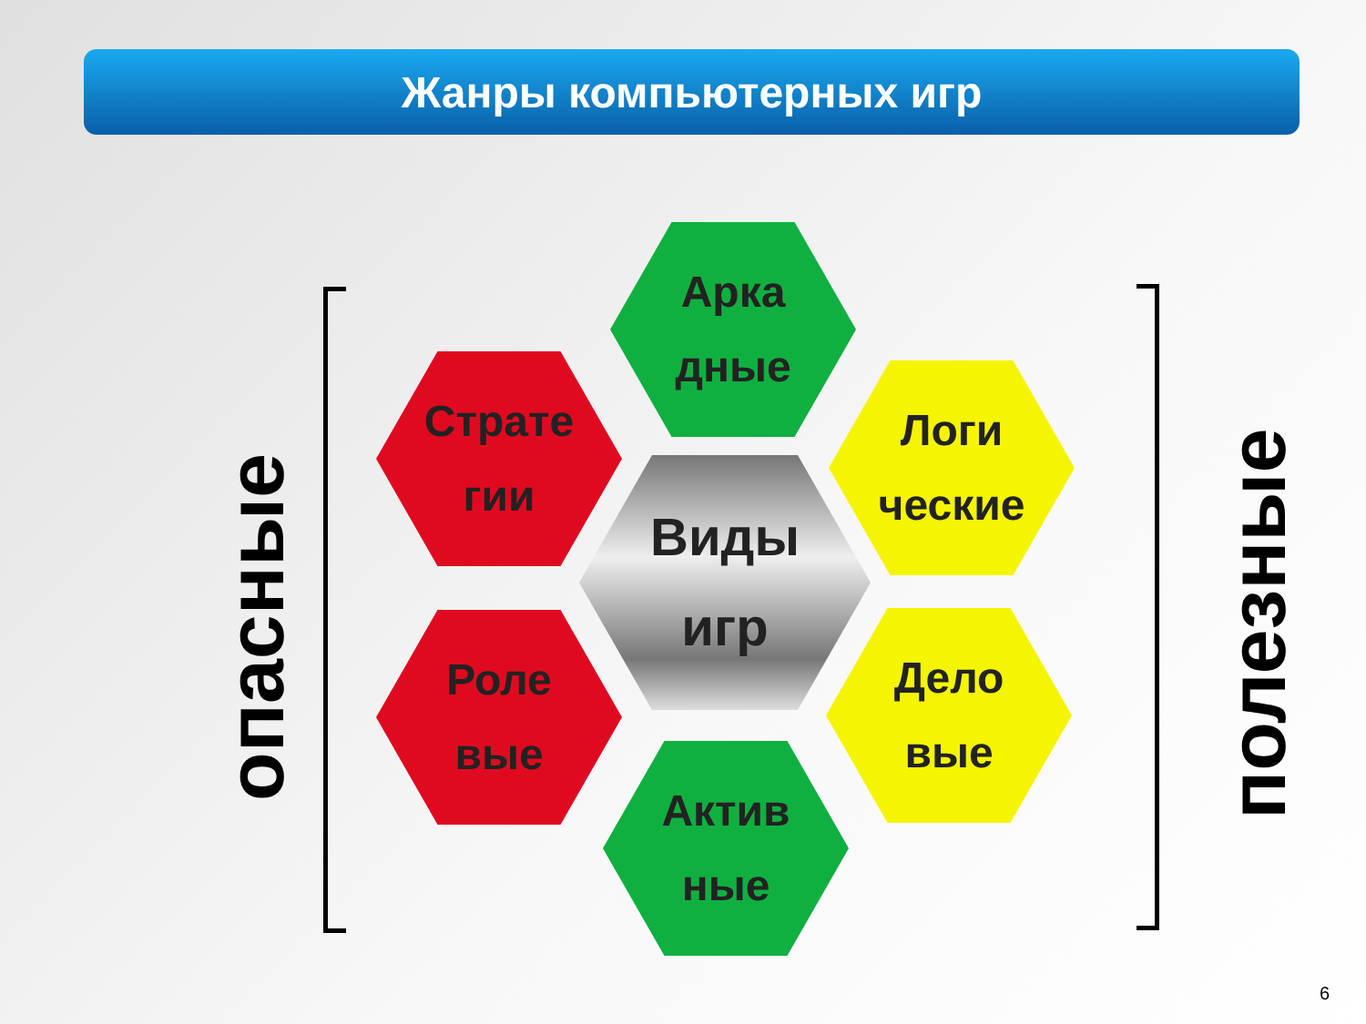Жанры компьютерных игр
опасные
Арка
дные
Страте
гии
Логи
ческие
Виды
игр
Роле
вые
Дело
вые
Актив
ные
полезные
6